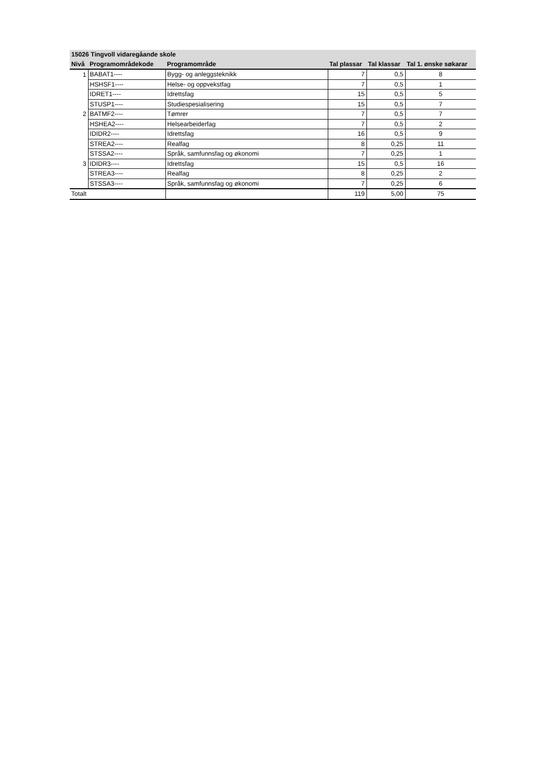| 15026 Tingvoll vidaregåande skole | | | | | |
| --- | --- | --- | --- | --- | --- |
| Nivå | Programområdekode | Programområde | Tal plassar | Tal klassar | Tal 1. ønske søkarar |
| 1 | BABAT1---- | Bygg- og anleggsteknikk | 7 | 0,5 | 8 |
| | HSHSF1---- | Helse- og oppvekstfag | 7 | 0,5 | 1 |
| | IDRET1---- | Idrettsfag | 15 | 0,5 | 5 |
| | STUSP1---- | Studiespesialisering | 15 | 0,5 | 7 |
| 2 | BATMF2---- | Tømrer | 7 | 0,5 | 7 |
| | HSHEA2---- | Helsearbeiderfag | 7 | 0,5 | 2 |
| | IDIDR2---- | Idrettsfag | 16 | 0,5 | 9 |
| | STREA2---- | Realfag | 8 | 0,25 | 11 |
| | STSSA2---- | Språk, samfunnsfag og økonomi | 7 | 0,25 | 1 |
| 3 | IDIDR3---- | Idrettsfag | 15 | 0,5 | 16 |
| | STREA3---- | Realfag | 8 | 0,25 | 2 |
| | STSSA3---- | Språk, samfunnsfag og økonomi | 7 | 0,25 | 6 |
| Totalt | | | 119 | 5,00 | 75 |